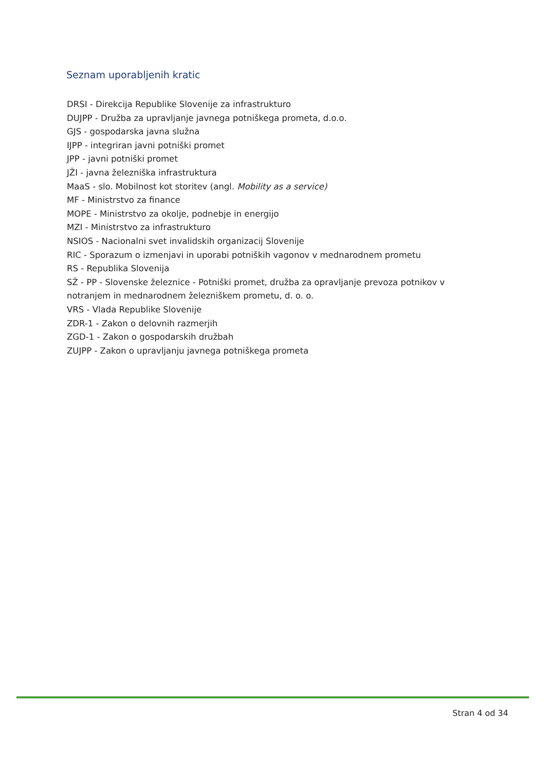Seznam uporabljenih kratic
DRSI - Direkcija Republike Slovenije za infrastrukturo
DUJPP - Družba za upravljanje javnega potniškega prometa, d.o.o.
GJS - gospodarska javna služna
IJPP - integriran javni potniški promet
JPP - javni potniški promet
JŽI - javna železniška infrastruktura
MaaS - slo. Mobilnost kot storitev (angl. Mobility as a service)
MF - Ministrstvo za finance
MOPE - Ministrstvo za okolje, podnebje in energijo
MZI - Ministrstvo za infrastrukturo
NSIOS - Nacionalni svet invalidskih organizacij Slovenije
RIC - Sporazum o izmenjavi in uporabi potniških vagonov v mednarodnem prometu
RS - Republika Slovenija
SŽ - PP - Slovenske železnice - Potniški promet, družba za opravljanje prevoza potnikov v notranjem in mednarodnem železniškem prometu, d. o. o.
VRS - Vlada Republike Slovenije
ZDR-1 - Zakon o delovnih razmerjih
ZGD-1 - Zakon o gospodarskih družbah
ZUJPP - Zakon o upravljanju javnega potniškega prometa
Stran 4 od 34